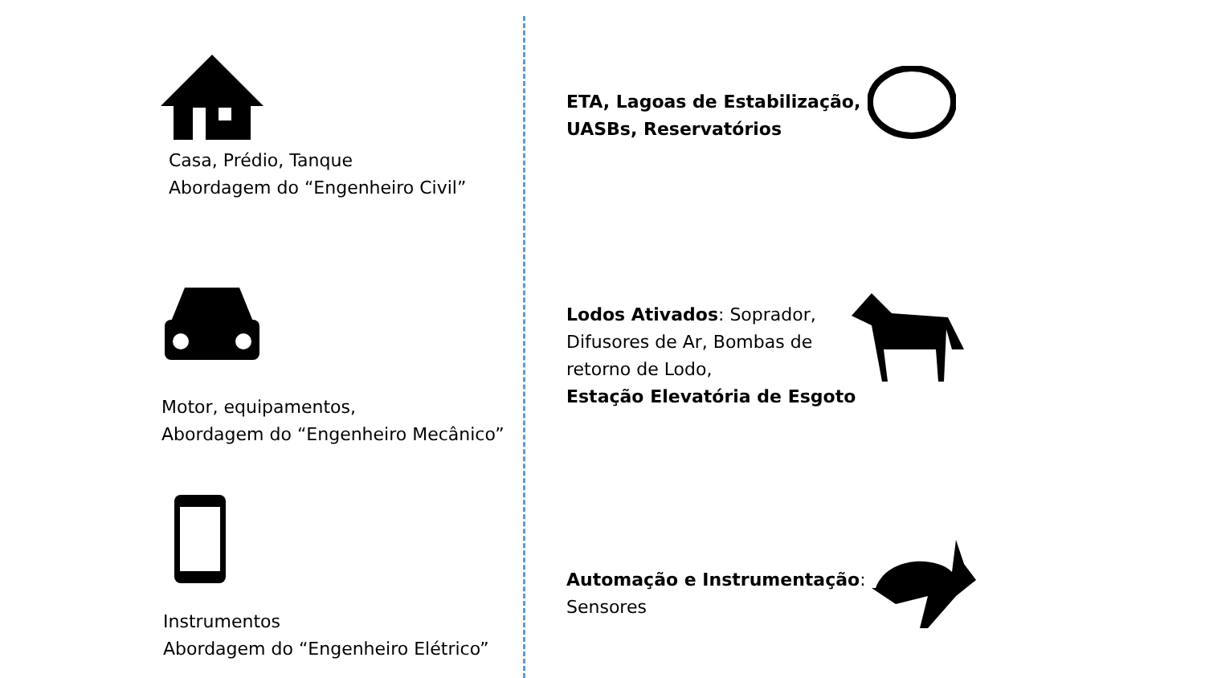Casa, Prédio, Tanque
Abordagem do “Engenheiro Civil”
Motor, equipamentos,
Abordagem do “Engenheiro Mecânico”
Instrumentos
Abordagem do “Engenheiro Elétrico”
ETA, Lagoas de Estabilização,
UASBs, Reservatórios
Lodos Ativados: Soprador,
Difusores de Ar, Bombas de
retorno de Lodo,
Estação Elevatória de Esgoto
Automação e Instrumentação:
Sensores